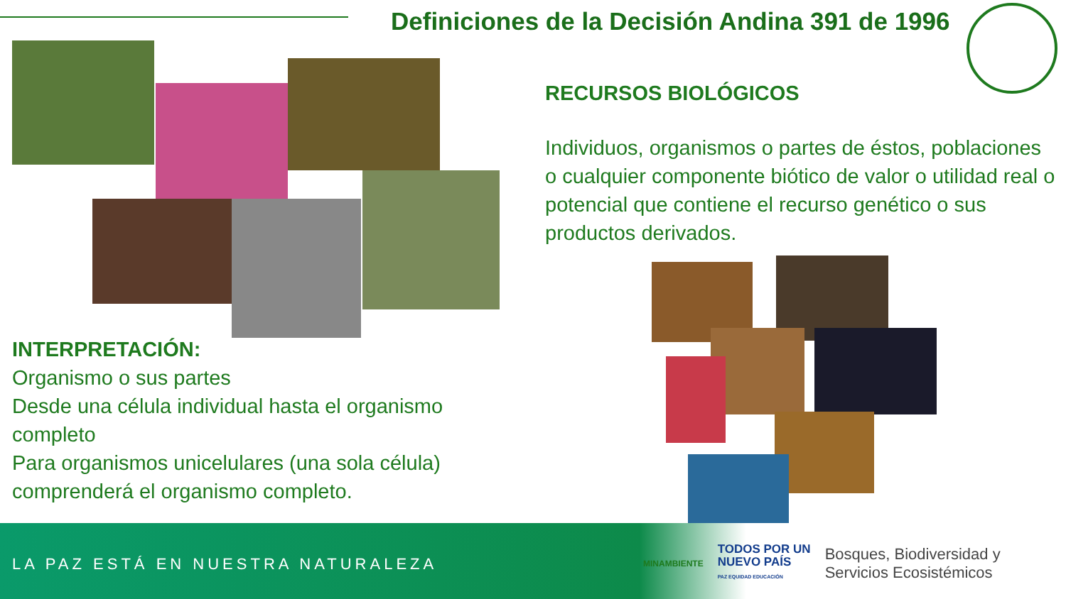Definiciones de la Decisión Andina 391 de 1996
RECURSOS BIOLÓGICOS
Individuos, organismos o partes de éstos, poblaciones o cualquier componente biótico de valor o utilidad real o potencial que contiene el recurso genético o sus productos derivados.
INTERPRETACIÓN:
Organismo o sus partes
Desde una célula individual hasta el organismo completo
Para organismos unicelulares (una sola célula) comprenderá el organismo completo.
LA PAZ ESTÁ EN NUESTRA NATURALEZA
MINAMBIENTE
TODOS POR UN
NUEVO PAÍS
PAZ EQUIDAD EDUCACIÓN
Bosques, Biodiversidad y
Servicios Ecosistémicos